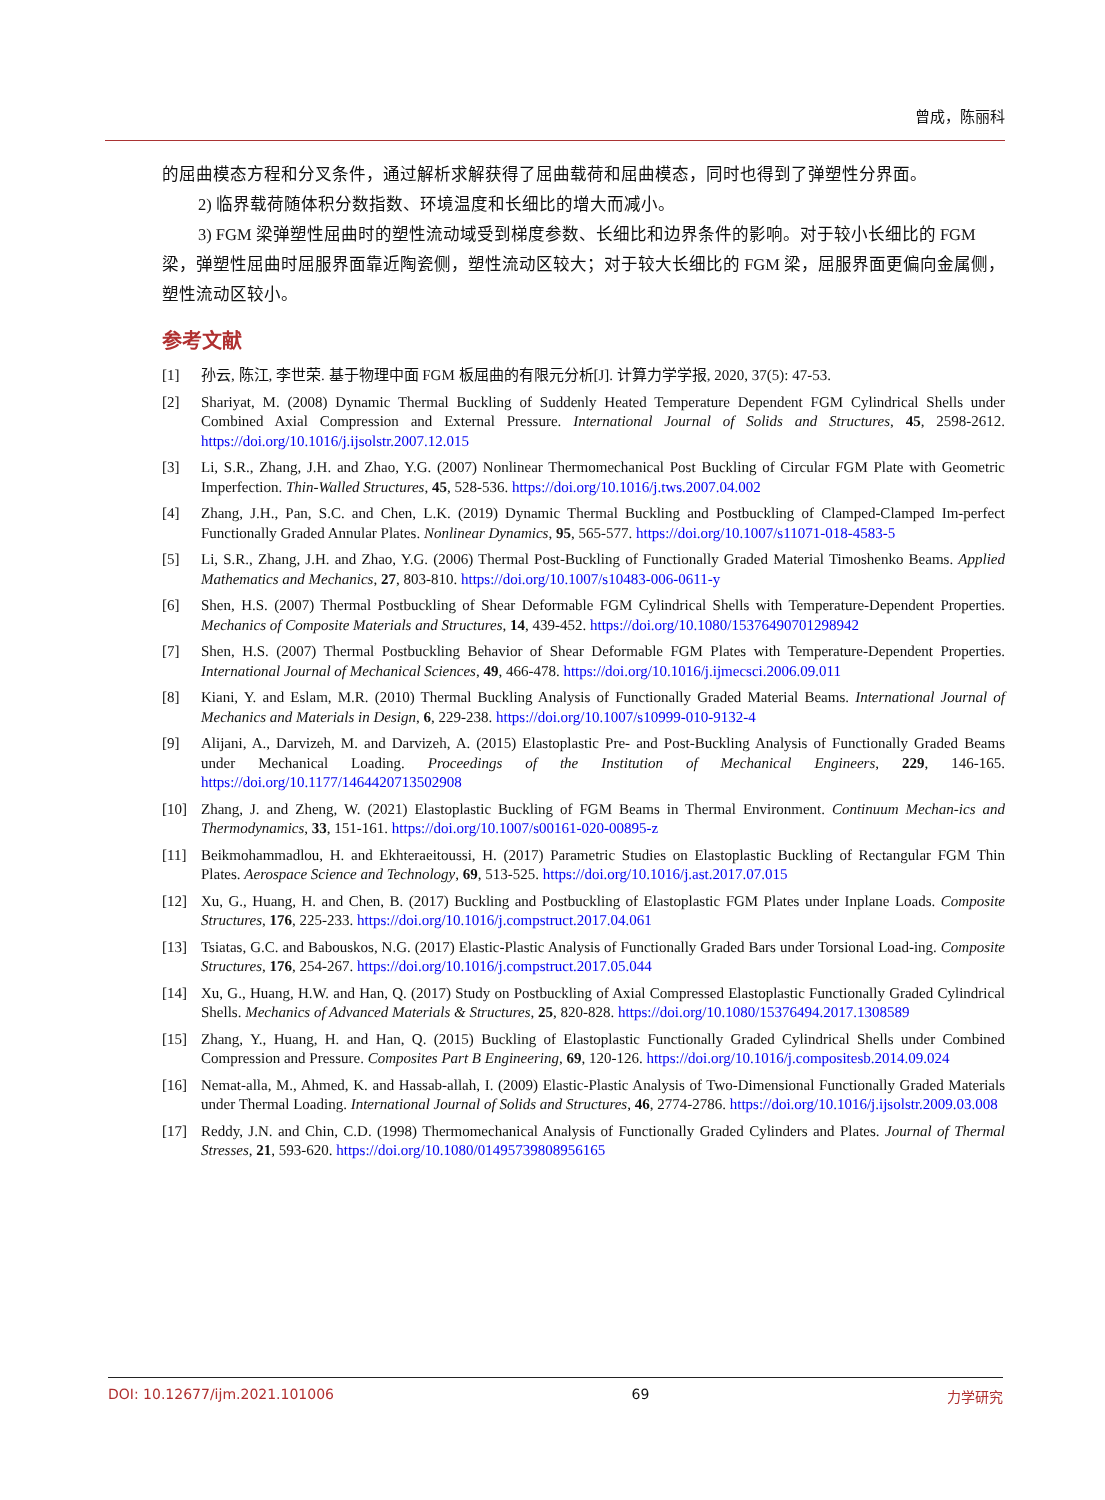曾成，陈丽科
的屈曲模态方程和分叉条件，通过解析求解获得了屈曲载荷和屈曲模态，同时也得到了弹塑性分界面。
2) 临界载荷随体积分数指数、环境温度和长细比的增大而减小。
3) FGM 梁弹塑性屈曲时的塑性流动域受到梯度参数、长细比和边界条件的影响。对于较小长细比的 FGM 梁，弹塑性屈曲时屈服界面靠近陶瓷侧，塑性流动区较大；对于较大长细比的 FGM 梁，屈服界面更偏向金属侧，塑性流动区较小。
参考文献
[1] 孙云, 陈江, 李世荣. 基于物理中面 FGM 板屈曲的有限元分析[J]. 计算力学学报, 2020, 37(5): 47-53.
[2] Shariyat, M. (2008) Dynamic Thermal Buckling of Suddenly Heated Temperature Dependent FGM Cylindrical Shells under Combined Axial Compression and External Pressure. International Journal of Solids and Structures, 45, 2598-2612. https://doi.org/10.1016/j.ijsolstr.2007.12.015
[3] Li, S.R., Zhang, J.H. and Zhao, Y.G. (2007) Nonlinear Thermomechanical Post Buckling of Circular FGM Plate with Geometric Imperfection. Thin-Walled Structures, 45, 528-536. https://doi.org/10.1016/j.tws.2007.04.002
[4] Zhang, J.H., Pan, S.C. and Chen, L.K. (2019) Dynamic Thermal Buckling and Postbuckling of Clamped-Clamped Im-perfect Functionally Graded Annular Plates. Nonlinear Dynamics, 95, 565-577. https://doi.org/10.1007/s11071-018-4583-5
[5] Li, S.R., Zhang, J.H. and Zhao, Y.G. (2006) Thermal Post-Buckling of Functionally Graded Material Timoshenko Beams. Applied Mathematics and Mechanics, 27, 803-810. https://doi.org/10.1007/s10483-006-0611-y
[6] Shen, H.S. (2007) Thermal Postbuckling of Shear Deformable FGM Cylindrical Shells with Temperature-Dependent Properties. Mechanics of Composite Materials and Structures, 14, 439-452. https://doi.org/10.1080/15376490701298942
[7] Shen, H.S. (2007) Thermal Postbuckling Behavior of Shear Deformable FGM Plates with Temperature-Dependent Properties. International Journal of Mechanical Sciences, 49, 466-478. https://doi.org/10.1016/j.ijmecsci.2006.09.011
[8] Kiani, Y. and Eslam, M.R. (2010) Thermal Buckling Analysis of Functionally Graded Material Beams. International Journal of Mechanics and Materials in Design, 6, 229-238. https://doi.org/10.1007/s10999-010-9132-4
[9] Alijani, A., Darvizeh, M. and Darvizeh, A. (2015) Elastoplastic Pre- and Post-Buckling Analysis of Functionally Graded Beams under Mechanical Loading. Proceedings of the Institution of Mechanical Engineers, 229, 146-165. https://doi.org/10.1177/1464420713502908
[10] Zhang, J. and Zheng, W. (2021) Elastoplastic Buckling of FGM Beams in Thermal Environment. Continuum Mechan-ics and Thermodynamics, 33, 151-161. https://doi.org/10.1007/s00161-020-00895-z
[11] Beikmohammadlou, H. and Ekhteraeitoussi, H. (2017) Parametric Studies on Elastoplastic Buckling of Rectangular FGM Thin Plates. Aerospace Science and Technology, 69, 513-525. https://doi.org/10.1016/j.ast.2017.07.015
[12] Xu, G., Huang, H. and Chen, B. (2017) Buckling and Postbuckling of Elastoplastic FGM Plates under Inplane Loads. Composite Structures, 176, 225-233. https://doi.org/10.1016/j.compstruct.2017.04.061
[13] Tsiatas, G.C. and Babouskos, N.G. (2017) Elastic-Plastic Analysis of Functionally Graded Bars under Torsional Load-ing. Composite Structures, 176, 254-267. https://doi.org/10.1016/j.compstruct.2017.05.044
[14] Xu, G., Huang, H.W. and Han, Q. (2017) Study on Postbuckling of Axial Compressed Elastoplastic Functionally Graded Cylindrical Shells. Mechanics of Advanced Materials & Structures, 25, 820-828. https://doi.org/10.1080/15376494.2017.1308589
[15] Zhang, Y., Huang, H. and Han, Q. (2015) Buckling of Elastoplastic Functionally Graded Cylindrical Shells under Combined Compression and Pressure. Composites Part B Engineering, 69, 120-126. https://doi.org/10.1016/j.compositesb.2014.09.024
[16] Nemat-alla, M., Ahmed, K. and Hassab-allah, I. (2009) Elastic-Plastic Analysis of Two-Dimensional Functionally Graded Materials under Thermal Loading. International Journal of Solids and Structures, 46, 2774-2786. https://doi.org/10.1016/j.ijsolstr.2009.03.008
[17] Reddy, J.N. and Chin, C.D. (1998) Thermomechanical Analysis of Functionally Graded Cylinders and Plates. Journal of Thermal Stresses, 21, 593-620. https://doi.org/10.1080/01495739808956165
DOI: 10.12677/ijm.2021.101006 69 力学研究